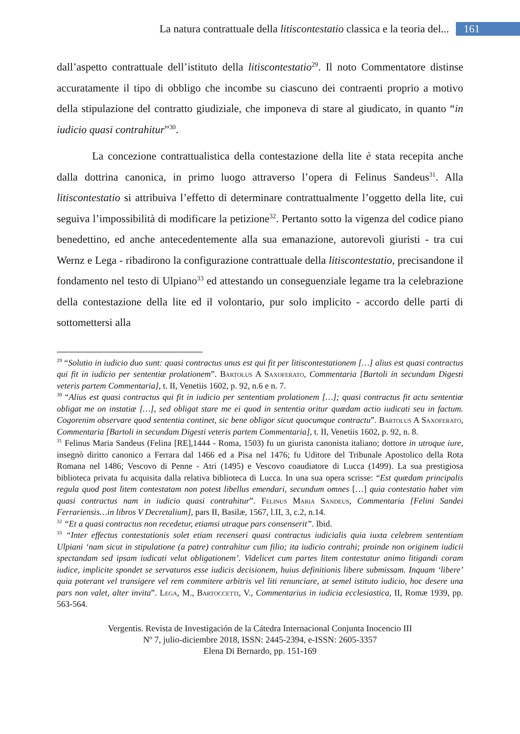La natura contrattuale della litiscontestatio classica e la teoria del... 161
dall’aspetto contrattuale dell’istituto della litiscontestatio<sup>29</sup>. Il noto Commentatore distinse accuratamente il tipo di obbligo che incombe su ciascuno dei contraenti proprio a motivo della stipulazione del contratto giudiziale, che imponeva di stare al giudicato, in quanto “in iudicio quasi contrahitur”<sup>30</sup>.
La concezione contrattualistica della contestazione della lite è stata recepita anche dalla dottrina canonica, in primo luogo attraverso l’opera di Felinus Sandeus<sup>31</sup>. Alla litiscontestatio si attribuiva l’effetto di determinare contrattualmente l’oggetto della lite, cui seguiva l’impossibilità di modificare la petizione<sup>32</sup>. Pertanto sotto la vigenza del codice piano benedettino, ed anche antecedentemente alla sua emanazione, autorevoli giuristi - tra cui Wernz e Lega - ribadirono la configurazione contrattuale della litiscontestatio, precisandone il fondamento nel testo di Ulpiano<sup>33</sup> ed attestando un conseguenziale legame tra la celebrazione della contestazione della lite ed il volontario, pur solo implicito - accordo delle parti di sottomettersi alla
<sup>29</sup> “Solutio in iudicio duo sunt: quasi contractus unus est qui fit per litiscontestationem […] alius est quasi contractus qui fit in iudicio per sententiæ prolationem”. Bartolus A Saxoferato, Commentaria [Bartoli in secundam Digesti veteris partem Commentaria], t. II, Venetiis 1602, p. 92, n.6 e n. 7.
<sup>30</sup> “Alius est quasi contractus qui fit in iudicio per sententiam prolationem […]; quasi contractus fit actu sententiæ obligat me on instatiæ […], sed obligat stare me ei quod in sententia oritur quædam actio iudicati seu in factum. Cogorenim observare quod sententia continet, sic bene obligor sicut quocumque contractu”. Bartolus A Saxoferato, Commentaria [Bartoli in secundam Digesti veteris partem Commentaria], t. II, Venetiis 1602, p. 92, n. 8.
<sup>31</sup> Felinus Maria Sandeus (Felina [RE],1444 - Roma, 1503) fu un giurista canonista italiano; dottore in utroque iure, insegnò diritto canonico a Ferrara dal 1466 ed a Pisa nel 1476; fu Uditore del Tribunale Apostolico della Rota Romana nel 1486; Vescovo di Penne - Atri (1495) e Vescovo coaudiatore di Lucca (1499). La sua prestigiosa biblioteca privata fu acquisita dalla relativa biblioteca di Lucca. In una sua opera scrisse: “Est quædam principalis regula quod post litem contestatam non potest libellus emendari, secundum omnes […] quia contestatio habet vim quasi contractus nam in iudicio quasi contrahitur”. Felinus Maria Sandeus, Commentaria [Felini Sandei Ferrariensis…in libros V Decretalium], pars II, Basilæ, 1567, l.II, 3, c.2, n.14.
<sup>32</sup> “Et a quasi contractus non recedetur, etiamsi utraque pars consenserit”. Ibid.
<sup>33</sup> “Inter effectus contestationis solet etiam recenseri quasi contractus iudicialis quia iuxta celebrem sententiam Ulpiani ‘nam sicut in stipulatione (a patre) contrahitur cum filio; ita iudicio contrahi; proinde non originem iudicii spectandam sed ipsam iudicati velut obligationem’. Videlicet cum partes litem contestatur animo litigandi coram iudice, implicite spondet se servaturos esse iudicis decisionem, huius definitionis libere submissam. Inquam ‘libere’ quia poterant vel transigere vel rem commitere arbitris vel liti renunciare, at semel istituto iudicio, hoc desere una pars non valet, alter invita”. Lega, M., Bartoccetti, V., Commentarius in iudicia ecclesiastica, II, Romæ 1939, pp. 563-564.
Vergentis. Revista de Investigación de la Cátedra Internacional Conjunta Inocencio III
Nº 7, julio-diciembre 2018, ISSN: 2445-2394, e-ISSN: 2605-3357
Elena Di Bernardo, pp. 151-169